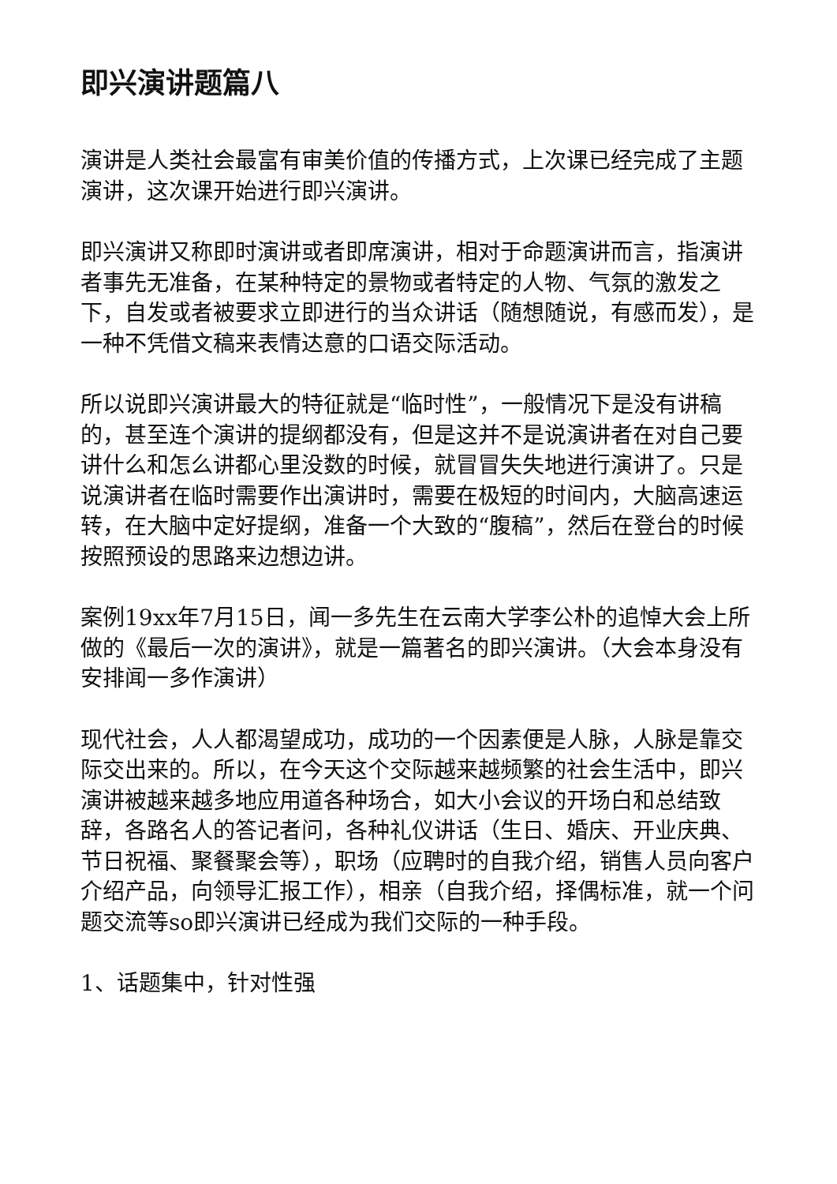即兴演讲题篇八
演讲是人类社会最富有审美价值的传播方式，上次课已经完成了主题演讲，这次课开始进行即兴演讲。
即兴演讲又称即时演讲或者即席演讲，相对于命题演讲而言，指演讲者事先无准备，在某种特定的景物或者特定的人物、气氛的激发之下，自发或者被要求立即进行的当众讲话（随想随说，有感而发），是一种不凭借文稿来表情达意的口语交际活动。
所以说即兴演讲最大的特征就是“临时性”，一般情况下是没有讲稿的，甚至连个演讲的提纲都没有，但是这并不是说演讲者在对自己要讲什么和怎么讲都心里没数的时候，就冒冒失失地进行演讲了。只是说演讲者在临时需要作出演讲时，需要在极短的时间内，大脑高速运转，在大脑中定好提纲，准备一个大致的“腹稿”，然后在登台的时候按照预设的思路来边想边讲。
案例19xx年7月15日，闻一多先生在云南大学李公朴的追悼大会上所做的《最后一次的演讲》，就是一篇著名的即兴演讲。（大会本身没有安排闻一多作演讲）
现代社会，人人都渴望成功，成功的一个因素便是人脉，人脉是靠交际交出来的。所以，在今天这个交际越来越频繁的社会生活中，即兴演讲被越来越多地应用道各种场合，如大小会议的开场白和总结致辞，各路名人的答记者问，各种礼仪讲话（生日、婚庆、开业庆典、节日祝福、聚餐聚会等），职场（应聘时的自我介绍，销售人员向客户介绍产品，向领导汇报工作），相亲（自我介绍，择偶标准，就一个问题交流等so即兴演讲已经成为我们交际的一种手段。
1、话题集中，针对性强